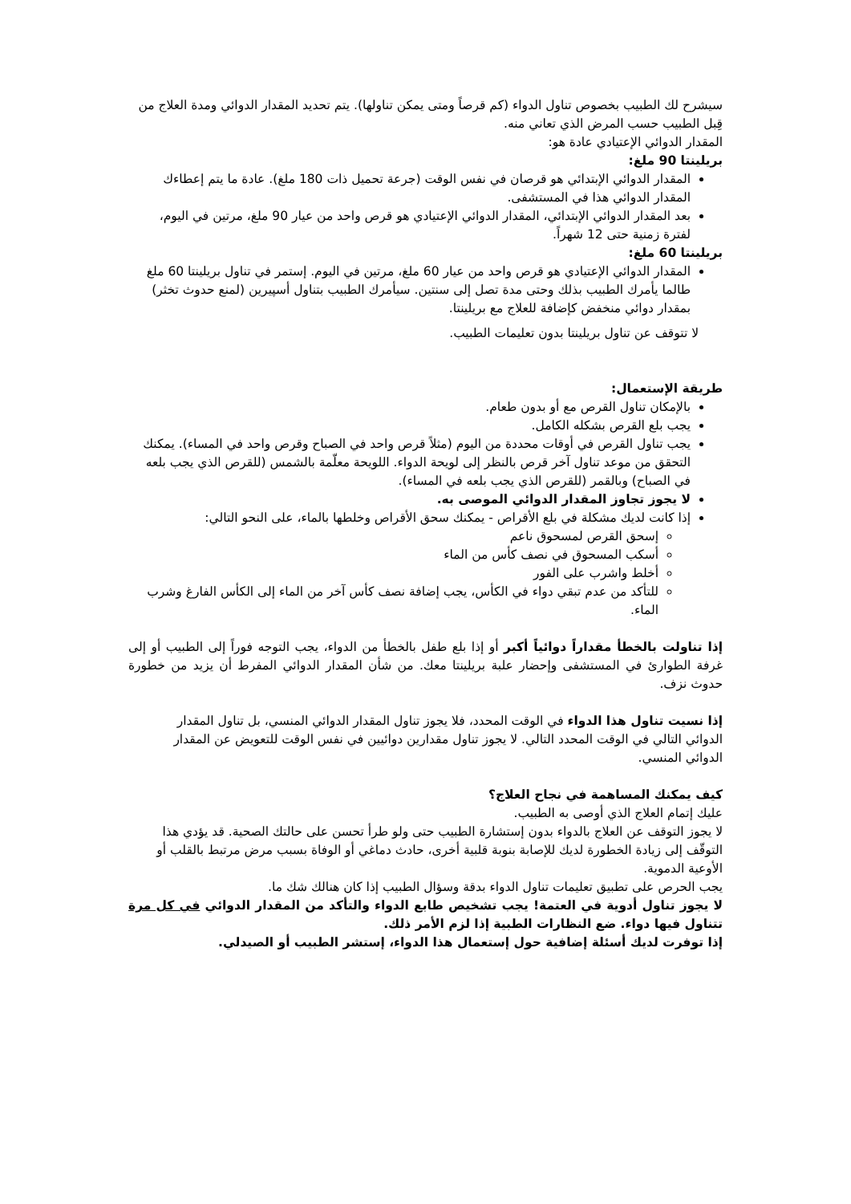سيشرح لك الطبيب بخصوص تناول الدواء (كم قرصاً ومتى يمكن تناولها). يتم تحديد المقدار الدوائي ومدة العلاج من قِبل الطبيب حسب المرض الذي تعاني منه.
المقدار الدوائي الإعتيادي عادة هو:
بريلينتا 90 ملغ:
المقدار الدوائي الإبتدائي هو قرصان في نفس الوقت (جرعة تحميل ذات 180 ملغ). عادة ما يتم إعطاءك المقدار الدوائي هذا في المستشفى.
بعد المقدار الدوائي الإبتدائي، المقدار الدوائي الإعتيادي هو قرص واحد من عيار 90 ملغ، مرتين في اليوم، لفترة زمنية حتى 12 شهراً.
بريلينتا 60 ملغ:
المقدار الدوائي الإعتيادي هو قرص واحد من عيار 60 ملغ، مرتين في اليوم. إستمر في تناول بريلينتا 60 ملغ طالما يأمرك الطبيب بذلك وحتى مدة تصل إلى سنتين. سيأمرك الطبيب بتناول أسپيرين (لمنع حدوث تخثر) بمقدار دوائي منخفض كإضافة للعلاج مع بريلينتا.
لا تتوقف عن تناول بريلينتا بدون تعليمات الطبيب.
طريقة الإستعمال:
بالإمكان تناول القرص مع أو بدون طعام.
يجب بلع القرص بشكله الكامل.
يجب تناول القرص في أوقات محددة من اليوم (مثلاً قرص واحد في الصباح وقرص واحد في المساء). يمكنك التحقق من موعد تناول آخر قرص بالنظر إلى لويحة الدواء. اللويحة معلّمة بالشمس (للقرص الذي يجب بلعه في الصباح) وبالقمر (للقرص الذي يجب بلعه في المساء).
لا يجوز تجاوز المقدار الدوائي الموصى به.
إذا كانت لديك مشكلة في بلع الأقراص - يمكنك سحق الأقراص وخلطها بالماء، على النحو التالي:
إسحق القرص لمسحوق ناعم
أسكب المسحوق في نصف كأس من الماء
أخلط واشرب على الفور
للتأكد من عدم تبقي دواء في الكأس، يجب إضافة نصف كأس آخر من الماء إلى الكأس الفارغ وشرب الماء.
إذا تناولت بالخطأ مقداراً دوائياً أكبر أو إذا بلع طفل بالخطأ من الدواء، يجب التوجه فوراً إلى الطبيب أو إلى غرفة الطوارئ في المستشفى وإحضار علبة بريلينتا معك. من شأن المقدار الدوائي المفرط أن يزيد من خطورة حدوث نزف.
إذا نسيت تناول هذا الدواء في الوقت المحدد، فلا يجوز تناول المقدار الدوائي المنسي، بل تناول المقدار الدوائي التالي في الوقت المحدد التالي. لا يجوز تناول مقدارين دوائيين في نفس الوقت للتعويض عن المقدار الدوائي المنسي.
كيف يمكنك المساهمة في نجاح العلاج؟
عليك إتمام العلاج الذي أوصى به الطبيب.
لا يجوز التوقف عن العلاج بالدواء بدون إستشارة الطبيب حتى ولو طرأ تحسن على حالتك الصحية. قد يؤدي هذا التوقّف إلى زيادة الخطورة لديك للإصابة بنوبة قلبية أخرى، حادث دماغي أو الوفاة بسبب مرض مرتبط بالقلب أو الأوعية الدموية.
يجب الحرص على تطبيق تعليمات تناول الدواء بدقة وسؤال الطبيب إذا كان هنالك شك ما.
لا يجوز تناول أدوية في العتمة! يجب تشخيص طابع الدواء والتأكد من المقدار الدوائي في كل مرة تتناول فيها دواء. ضع النظارات الطبية إذا لزم الأمر ذلك.
إذا توفرت لديك أسئلة إضافية حول إستعمال هذا الدواء، إستشر الطبيب أو الصيدلي.